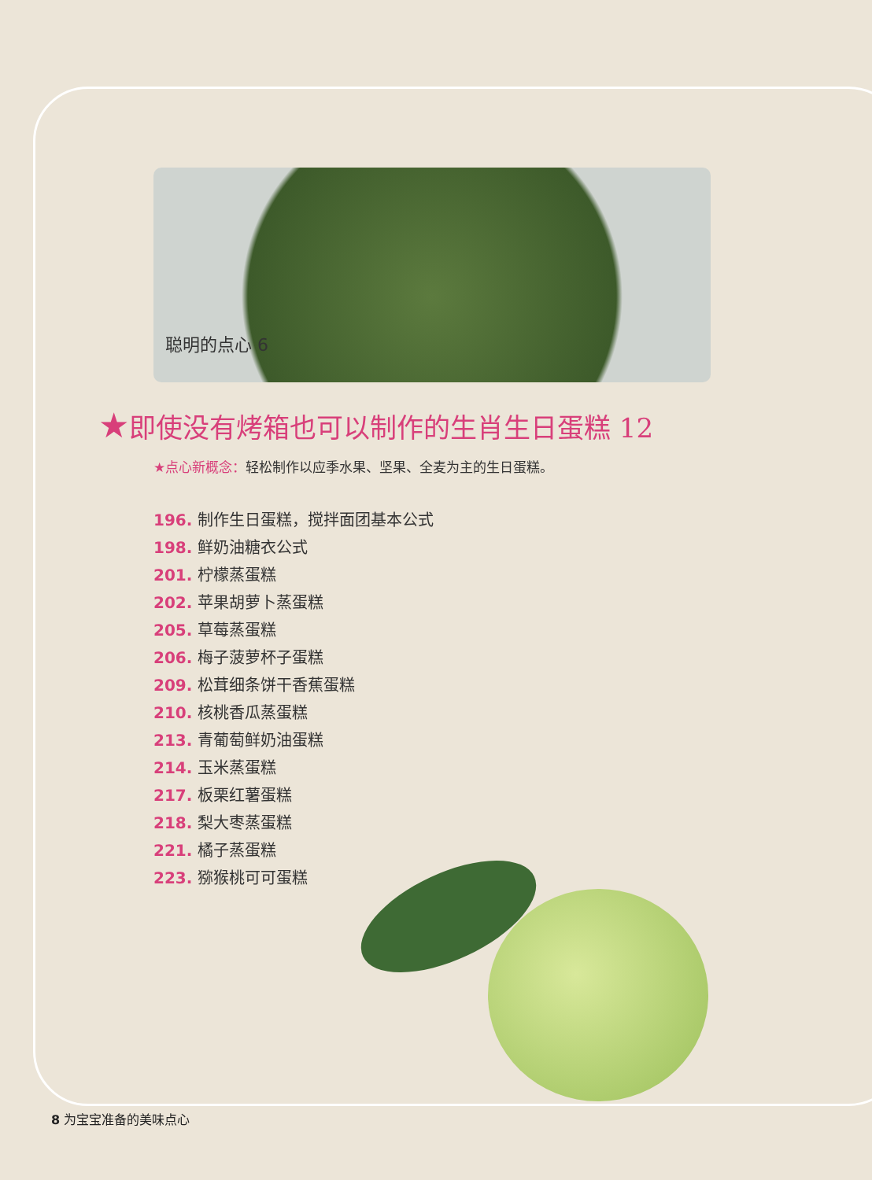聪明的点心 6
★即使没有烤箱也可以制作的生肖生日蛋糕 12
★点心新概念：轻松制作以应季水果、坚果、全麦为主的生日蛋糕。
196. 制作生日蛋糕，搅拌面团基本公式
198. 鲜奶油糖衣公式
201. 柠檬蒸蛋糕
202. 苹果胡萝卜蒸蛋糕
205. 草莓蒸蛋糕
206. 梅子菠萝杯子蛋糕
209. 松茸细条饼干香蕉蛋糕
210. 核桃香瓜蒸蛋糕
213. 青葡萄鲜奶油蛋糕
214. 玉米蒸蛋糕
217. 板栗红薯蛋糕
218. 梨大枣蒸蛋糕
221. 橘子蒸蛋糕
223. 猕猴桃可可蛋糕
8 为宝宝准备的美味点心